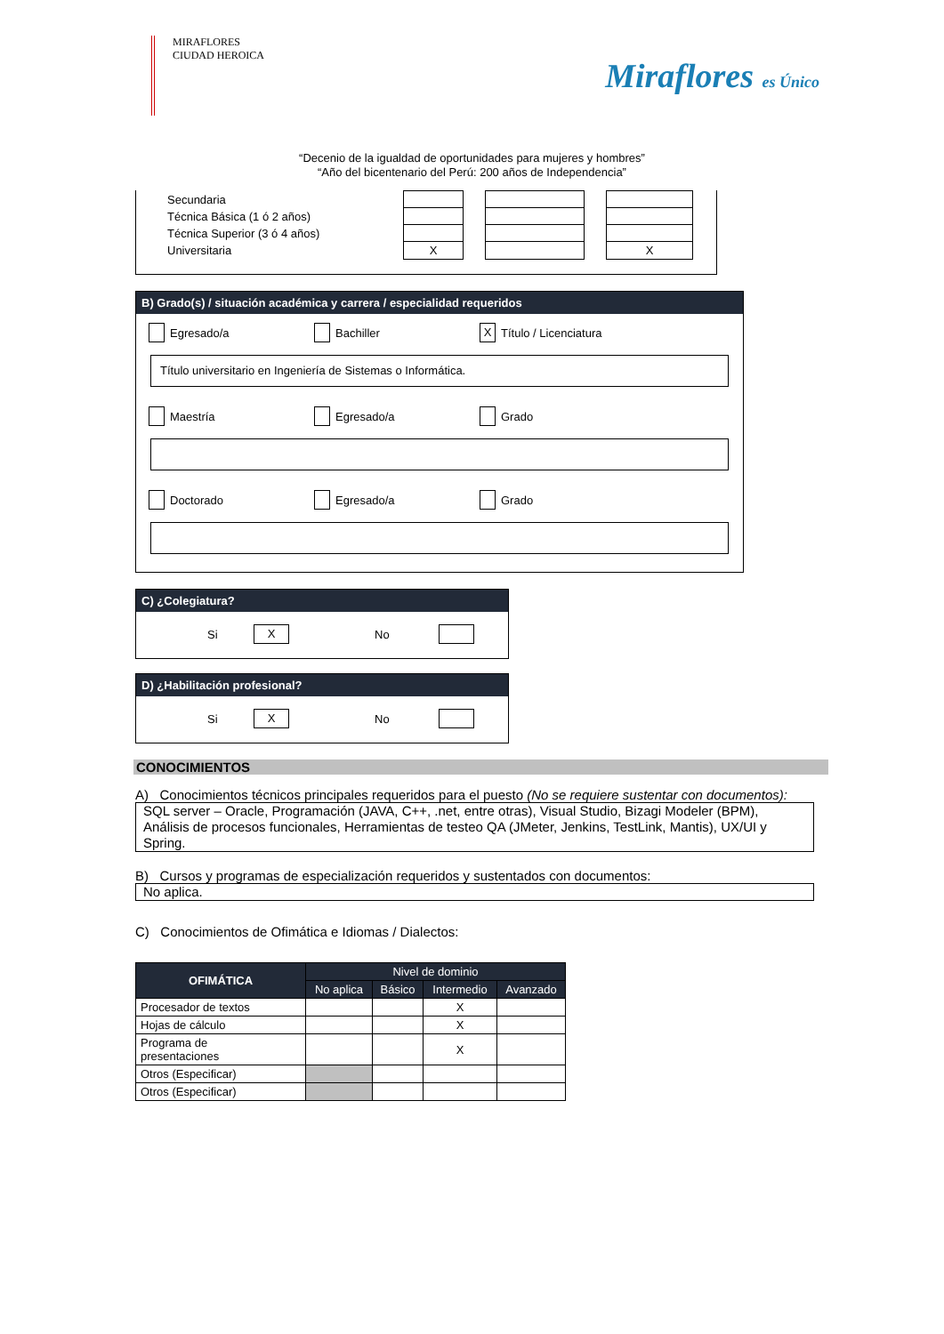MIRAFLORES
CIUDAD HEROICA
Miraflores es Único
“Decenio de la igualdad de oportunidades para mujeres y hombres”
“Año del bicentenario del Perú: 200 años de Independencia”
| Secundaria | | | | | |
| Técnica Básica (1 ó 2 años) | | | | | |
| Técnica Superior (3 ó 4 años) | | | | | |
| Universitaria | X | | | | X |
B) Grado(s) / situación académica y carrera / especialidad requeridos
Egresado/a Bachiller
X Título / Licenciatura
Título universitario en Ingeniería de Sistemas o Informática.
Maestría Egresado/a Grado
Doctorado Egresado/a Grado
C) ¿Colegiatura?
Si X No
D) ¿Habilitación profesional?
Si X No
CONOCIMIENTOS
A) Conocimientos técnicos principales requeridos para el puesto (No se requiere sustentar con documentos):
SQL server – Oracle, Programación (JAVA, C++, .net, entre otras), Visual Studio, Bizagi Modeler (BPM), Análisis de procesos funcionales, Herramientas de testeo QA (JMeter, Jenkins, TestLink, Mantis), UX/UI y Spring.
B) Cursos y programas de especialización requeridos y sustentados con documentos:
No aplica.
C) Conocimientos de Ofimática e Idiomas / Dialectos:
| OFIMÁTICA | Nivel de dominio | | | |
| --- | --- | --- | --- | --- |
| | No aplica | Básico | Intermedio | Avanzado |
| Procesador de textos | | | X | |
| Hojas de cálculo | | | X | |
| Programa de presentaciones | | | X | |
| Otros (Especificar) | | | | |
| Otros (Especificar) | | | | |